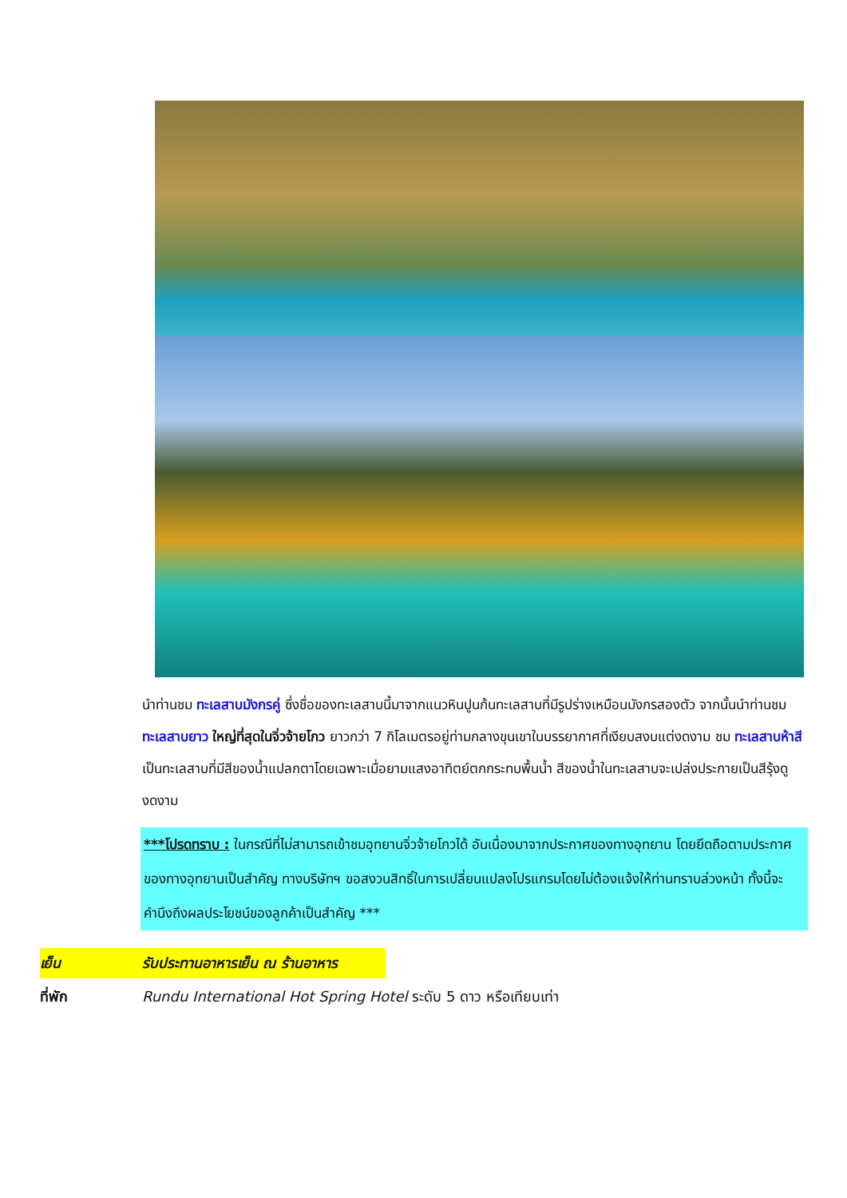นำท่านชม ทะเลสาบมังกรคู่ ซึ่งชื่อของทะเลสาบนี้มาจากแนวหินปูนก้นทะเลสาบที่มีรูปร่างเหมือนมังกรสองตัว จากนั้นนำท่านชม ทะเลสาบยาว ใหญ่ที่สุดในจิ่วจ้ายโกว ยาวกว่า 7 กิโลเมตรอยู่ท่ามกลางขุนเขาในบรรยากาศที่เงียบสงบแต่งดงาม ชม ทะเลสาบห้าสี เป็นทะเลสาบที่มีสีของน้ำแปลกตาโดยเฉพาะเมื่อยามแสงอาทิตย์ตกกระทบพื้นน้ำ สีของน้ำในทะเลสาบจะเปล่งประกายเป็นสีรุ้งดูงดงาม
***โปรดทราบ : ในกรณีที่ไม่สามารถเข้าชมอุทยานจิ่วจ้ายโกวได้ อันเนื่องมาจากประกาศของทางอุทยาน โดยยึดถือตามประกาศของทางอุทยานเป็นสำคัญ ทางบริษัทฯ ขอสงวนสิทธิ์ในการเปลี่ยนแปลงโปรแกรมโดยไม่ต้องแจ้งให้ท่านทราบล่วงหน้า ทั้งนี้จะคำนึงถึงผลประโยชน์ของลูกค้าเป็นสำคัญ ***
เย็น รับประทานอาหารเย็น ณ ร้านอาหาร
ที่พัก Rundu International Hot Spring Hotel ระดับ 5 ดาว หรือเทียบเท่า